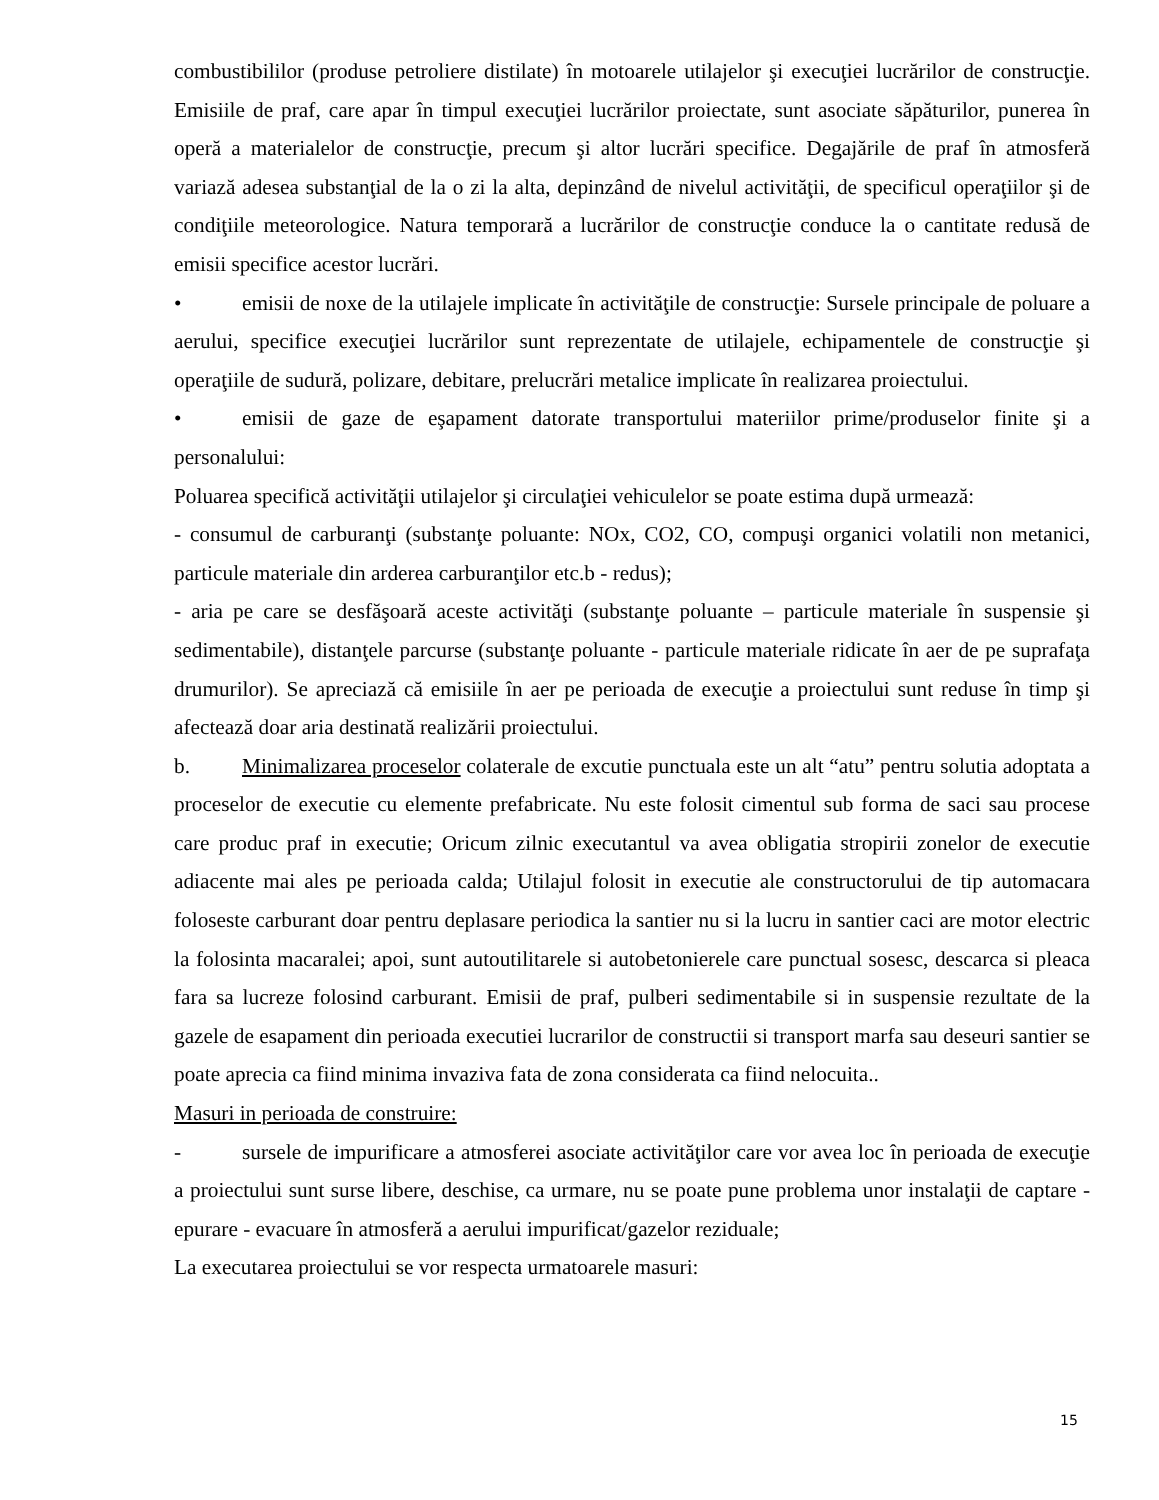combustibililor (produse petroliere distilate) în motoarele utilajelor şi execuţiei lucrărilor de construcţie. Emisiile de praf, care apar în timpul execuţiei lucrărilor proiectate, sunt asociate săpăturilor, punerea în operă a materialelor de construcţie, precum şi altor lucrări specifice. Degajările de praf în atmosferă variază adesea substanţial de la o zi la alta, depinzând de nivelul activităţii, de specificul operaţiilor şi de condiţiile meteorologice. Natura temporară a lucrărilor de construcţie conduce la o cantitate redusă de emisii specifice acestor lucrări.
• emisii de noxe de la utilajele implicate în activităţile de construcţie: Sursele principale de poluare a aerului, specifice execuţiei lucrărilor sunt reprezentate de utilajele, echipamentele de construcţie şi operaţiile de sudură, polizare, debitare, prelucrări metalice implicate în realizarea proiectului.
• emisii de gaze de eşapament datorate transportului materiilor prime/produselor finite şi a personalului:
Poluarea specifică activităţii utilajelor şi circulaţiei vehiculelor se poate estima după urmează:
- consumul de carburanţi (substanţe poluante: NOx, CO2, CO, compuşi organici volatili non metanici, particule materiale din arderea carburanţilor etc.b - redus);
- aria pe care se desfăşoară aceste activităţi (substanţe poluante – particule materiale în suspensie şi sedimentabile), distanţele parcurse (substanţe poluante - particule materiale ridicate în aer de pe suprafaţa drumurilor). Se apreciază că emisiile în aer pe perioada de execuţie a proiectului sunt reduse în timp şi afectează doar aria destinată realizării proiectului.
b. Minimalizarea proceselor colaterale de excutie punctuala este un alt “atu” pentru solutia adoptata a proceselor de executie cu elemente prefabricate. Nu este folosit cimentul sub forma de saci sau procese care produc praf in executie; Oricum zilnic executantul va avea obligatia stropirii zonelor de executie adiacente mai ales pe perioada calda; Utilajul folosit in executie ale constructorului de tip automacara foloseste carburant doar pentru deplasare periodica la santier nu si la lucru in santier caci are motor electric la folosinta macaralei; apoi, sunt autoutilitarele si autobetonierele care punctual sosesc, descarca si pleaca fara sa lucreze folosind carburant. Emisii de praf, pulberi sedimentabile si in suspensie rezultate de la gazele de esapament din perioada executiei lucrarilor de constructii si transport marfa sau deseuri santier se poate aprecia ca fiind minima invaziva fata de zona considerata ca fiind nelocuita..
Masuri in perioada de construire:
- sursele de impurificare a atmosferei asociate activităţilor care vor avea loc în perioada de execuţie a proiectului sunt surse libere, deschise, ca urmare, nu se poate pune problema unor instalaţii de captare - epurare - evacuare în atmosferă a aerului impurificat/gazelor reziduale;
La executarea proiectului se vor respecta urmatoarele masuri:
15